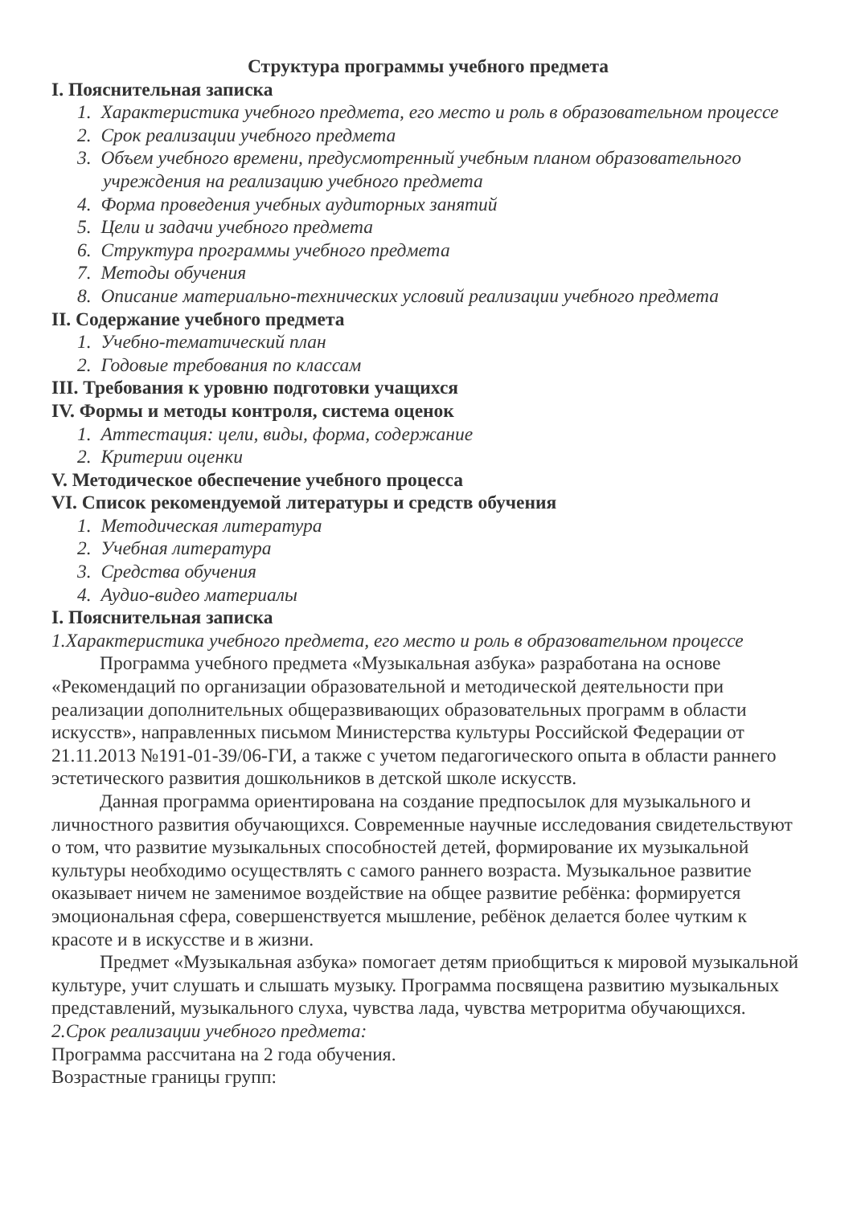Структура программы учебного предмета
I. Пояснительная записка
1. Характеристика учебного предмета, его место и роль в образовательном процессе
2. Срок реализации учебного предмета
3. Объем учебного времени, предусмотренный учебным планом образовательного учреждения на реализацию учебного предмета
4. Форма проведения учебных аудиторных занятий
5. Цели и задачи учебного предмета
6. Структура программы учебного предмета
7. Методы обучения
8. Описание материально-технических условий реализации учебного предмета
II. Содержание учебного предмета
1. Учебно-тематический план
2. Годовые требования по классам
III. Требования к уровню подготовки учащихся
IV. Формы и методы контроля, система оценок
1. Аттестация: цели, виды, форма, содержание
2. Критерии оценки
V. Методическое обеспечение учебного процесса
VI. Список рекомендуемой литературы и средств обучения
1. Методическая литература
2. Учебная литература
3. Средства обучения
4. Аудио-видео материалы
I. Пояснительная записка
1.Характеристика учебного предмета, его место и роль в образовательном процессе
Программа учебного предмета «Музыкальная азбука» разработана на основе «Рекомендаций по организации образовательной и методической деятельности при реализации дополнительных общеразвивающих образовательных программ в области искусств», направленных письмом Министерства культуры Российской Федерации от 21.11.2013 №191-01-39/06-ГИ, а также с учетом педагогического опыта в области раннего эстетического развития дошкольников в детской школе искусств.
Данная программа ориентирована на создание предпосылок для музыкального и личностного развития обучающихся. Современные научные исследования свидетельствуют о том, что развитие музыкальных способностей детей, формирование их музыкальной культуры необходимо осуществлять с самого раннего возраста. Музыкальное развитие оказывает ничем не заменимое воздействие на общее развитие ребёнка: формируется эмоциональная сфера, совершенствуется мышление, ребёнок делается более чутким к красоте и в искусстве и в жизни.
Предмет «Музыкальная азбука» помогает детям приобщиться к мировой музыкальной культуре, учит слушать и слышать музыку. Программа посвящена развитию музыкальных представлений, музыкального слуха, чувства лада, чувства метроритма обучающихся.
2.Срок реализации учебного предмета:
Программа рассчитана на 2 года обучения.
Возрастные границы групп: